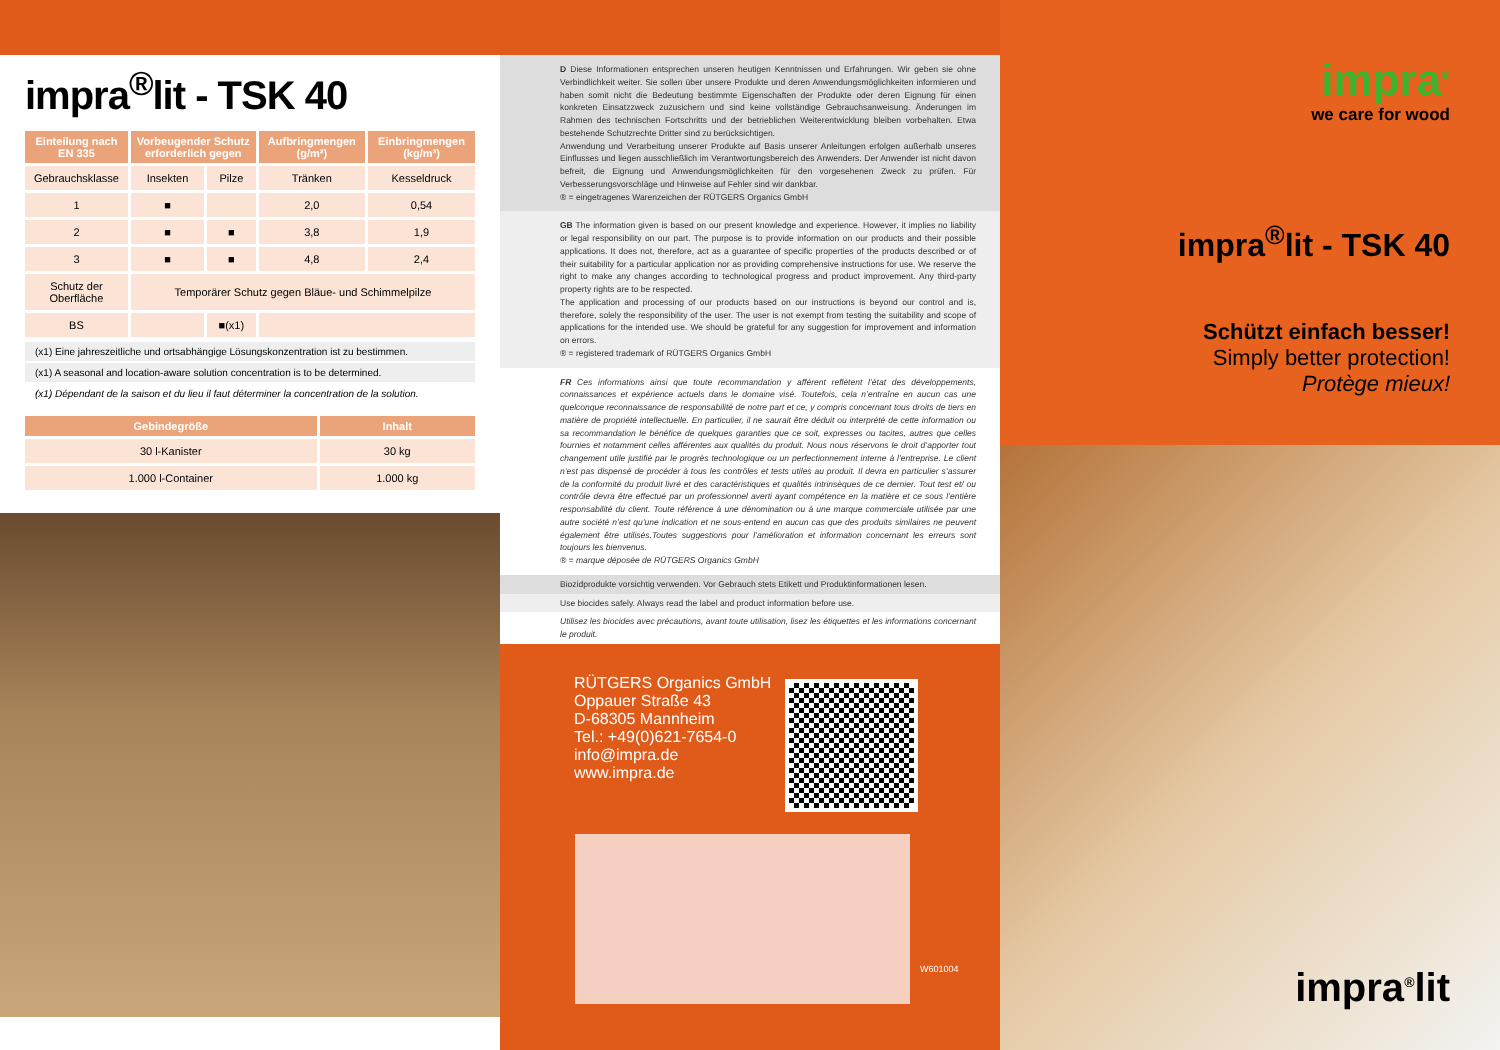impra<sup>®</sup>lit - TSK 40
| Einteilung nach EN 335 | Vorbeugender Schutz erforderlich gegen | | Aufbringmengen (g/m²) | Einbringmengen (kg/m³) |
| --- | --- | --- | --- | --- |
| Gebrauchsklasse | Insekten | Pilze | Tränken | Kesseldruck |
| 1 | ■ | | 2,0 | 0,54 |
| 2 | ■ | ■ | 3,8 | 1,9 |
| 3 | ■ | ■ | 4,8 | 2,4 |
| Schutz der Oberfläche | Temporärer Schutz gegen Bläue- und Schimmelpilze | | | |
| BS | | ■(x1) | | |
(x1) Eine jahreszeitliche und ortsabhängige Lösungskonzentration ist zu bestimmen.
(x1) A seasonal and location-aware solution concentration is to be determined.
(x1) Dépendant de la saison et du lieu il faut déterminer la concentration de la solution.
| Gebindegröße | Inhalt |
| --- | --- |
| 30 l-Kanister | 30 kg |
| 1.000 l-Container | 1.000 kg |
D Diese Informationen entsprechen unseren heutigen Kenntnissen und Erfahrungen. Wir geben sie ohne Verbindlichkeit weiter. Sie sollen über unsere Produkte und deren Anwendungsmöglichkeiten informieren und haben somit nicht die Bedeutung bestimmte Eigenschaften der Produkte oder deren Eignung für einen konkreten Einsatzzweck zuzusichern und sind keine vollständige Gebrauchsanweisung. Änderungen im Rahmen des technischen Fortschritts und der betrieblichen Weiterentwicklung bleiben vorbehalten. Etwa bestehende Schutzrechte Dritter sind zu berücksichtigen.
Anwendung und Verarbeitung unserer Produkte auf Basis unserer Anleitungen erfolgen außerhalb unseres Einflusses und liegen ausschließlich im Verantwortungsbereich des Anwenders. Der Anwender ist nicht davon befreit, die Eignung und Anwendungsmöglichkeiten für den vorgesehenen Zweck zu prüfen. Für Verbesserungsvorschläge und Hinweise auf Fehler sind wir dankbar.
® = eingetragenes Warenzeichen der RÜTGERS Organics GmbH
GB The information given is based on our present knowledge and experience. However, it implies no liability or legal responsibility on our part. The purpose is to provide information on our products and their possible applications. It does not, therefore, act as a guarantee of specific properties of the products described or of their suitability for a particular application nor as providing comprehensive instructions for use. We reserve the right to make any changes according to technological progress and product improvement. Any third-party property rights are to be respected.
The application and processing of our products based on our instructions is beyond our control and is, therefore, solely the responsibility of the user. The user is not exempt from testing the suitability and scope of applications for the intended use. We should be grateful for any suggestion for improvement and information on errors.
® = registered trademark of RÜTGERS Organics GmbH
FR Ces informations ainsi que toute recommandation y afférent reflètent l’état des développements, connaissances et expérience actuels dans le domaine visé. Toutefois, cela n’entraîne en aucun cas une quelconque reconnaissance de responsabilité de notre part et ce, y compris concernant tous droits de tiers en matière de propriété intellectuelle. En particulier, il ne saurait être déduit ou interprété de cette information ou sa recommandation le bénéfice de quelques garanties que ce soit, expresses ou tacites, autres que celles fournies et notamment celles afférentes aux qualités du produit. Nous nous réservons le droit d’apporter tout changement utile justifié par le progrès technologique ou un perfectionnement interne à l’entreprise. Le client n’est pas dispensé de procéder à tous les contrôles et tests utiles au produit. Il devra en particulier s’assurer de la conformité du produit livré et des caractéristiques et qualités intrinsèques de ce dernier. Tout test et/ ou contrôle devra être effectué par un professionnel averti ayant compétence en la matière et ce sous l’entière responsabilité du client. Toute référence à une dénomination ou à une marque commerciale utilisée par une autre société n’est qu’une indication et ne sous-entend en aucun cas que des produits similaires ne peuvent également être utilisés.Toutes suggestions pour l’amélioration et information concernant les erreurs sont toujours les bienvenus.
® = marque déposée de RÜTGERS Organics GmbH
Biozidprodukte vorsichtig verwenden. Vor Gebrauch stets Etikett und Produktinformationen lesen.
Use biocides safely. Always read the label and product information before use.
Utilisez les biocides avec précautions, avant toute utilisation, lisez les étiquettes et les informations concernant le produit.
RÜTGERS Organics GmbH
Oppauer Straße 43
D-68305 Mannheim
Tel.: +49(0)621-7654-0
info@impra.de
www.impra.de
W601004
impra<sup>®</sup>
we care for wood
impra<sup>®</sup>lit - TSK 40
Schützt einfach besser!
Simply better protection!
Protège mieux!
impra<sup>®</sup>lit